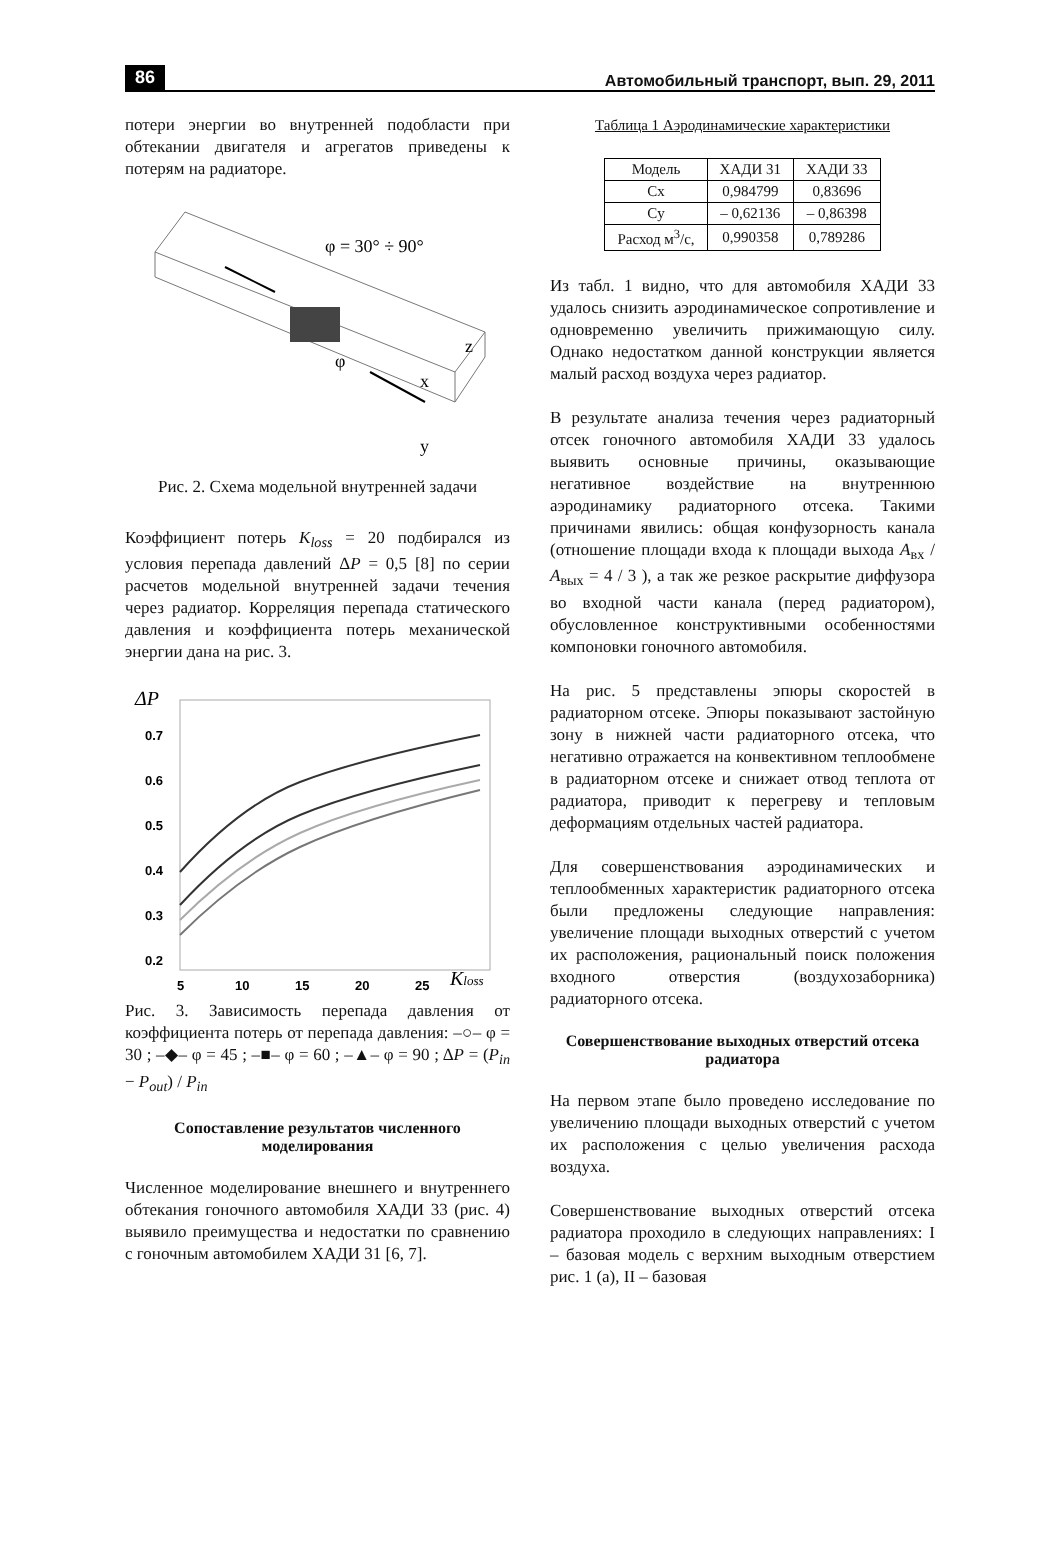86 Автомобильный транспорт, вып. 29, 2011
потери энергии во внутренней подобласти при обтекании двигателя и агрегатов приведены к потерям на радиаторе.
φ = 30° ÷ 90°
φ
z
x
y
Рис. 2. Схема модельной внутренней задачи
Коэффициент потерь K<sub>loss</sub> = 20 подбирался из условия перепада давлений ΔP = 0,5 [8] по серии расчетов модельной внутренней задачи течения через радиатор. Корреляция перепада статического давления и коэффициента потерь механической энергии дана на рис. 3.
ΔP
0.7
0.6
0.5
0.4
0.3
0.2
5
10
15
20
25
Kloss
Рис. 3. Зависимость перепада давления от коэффициента потерь от перепада давления: –○– φ = 30 ; –◆– φ = 45 ; –■– φ = 60 ; –▲– φ = 90 ; ΔP = (P<sub>in</sub> − P<sub>out</sub>) / P<sub>in</sub>
Сопоставление результатов численного моделирования
Численное моделирование внешнего и внутреннего обтекания гоночного автомобиля ХАДИ 33 (рис. 4) выявило преимущества и недостатки по сравнению с гоночным автомобилем ХАДИ 31 [6, 7].
Таблица 1 Аэродинамические характеристики
| Модель | ХАДИ 31 | ХАДИ 33 |
| --- | --- | --- |
| Cx | 0,984799 | 0,83696 |
| Cy | – 0,62136 | – 0,86398 |
| Расход м<sup>3</sup>/с, | 0,990358 | 0,789286 |
Из табл. 1 видно, что для автомобиля ХАДИ 33 удалось снизить аэродинамическое сопротивление и одновременно увеличить прижимающую силу. Однако недостатком данной конструкции является малый расход воздуха через радиатор.
В результате анализа течения через радиаторный отсек гоночного автомобиля ХАДИ 33 удалось выявить основные причины, оказывающие негативное воздействие на внутреннюю аэродинамику радиаторного отсека. Такими причинами явились: общая конфузорность канала (отношение площади входа к площади выхода A<sub>вх</sub> / A<sub>вых</sub> = 4 / 3 ), а так же резкое раскрытие диффузора во входной части канала (перед радиатором), обусловленное конструктивными особенностями компоновки гоночного автомобиля.
На рис. 5 представлены эпюры скоростей в радиаторном отсеке. Эпюры показывают застойную зону в нижней части радиаторного отсека, что негативно отражается на конвективном теплообмене в радиаторном отсеке и снижает отвод теплота от радиатора, приводит к перегреву и тепловым деформациям отдельных частей радиатора.
Для совершенствования аэродинамических и теплообменных характеристик радиаторного отсека были предложены следующие направления: увеличение площади выходных отверстий с учетом их расположения, рациональный поиск положения входного отверстия (воздухозаборника) радиаторного отсека.
Совершенствование выходных отверстий отсека радиатора
На первом этапе было проведено исследование по увеличению площади выходных отверстий с учетом их расположения с целью увеличения расхода воздуха.
Совершенствование выходных отверстий отсека радиатора проходило в следующих направлениях: I – базовая модель с верхним выходным отверстием рис. 1 (а), II – базовая